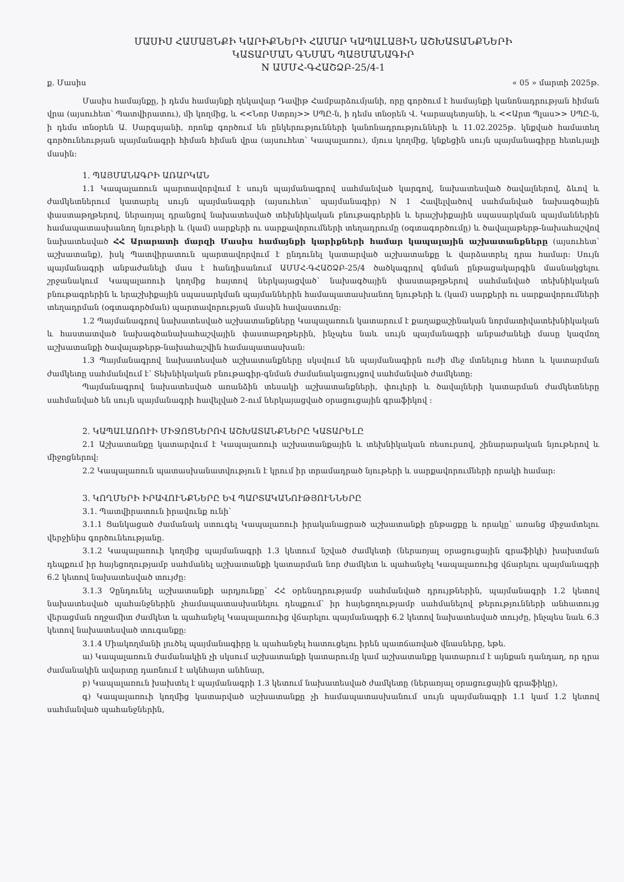ՄԱՍԻՍ ՀԱՄԱՅՆՔԻ ԿԱՐԻՔՆԵՐԻ ՀԱՄԱՐ ԿԱՊԱԼԱՅԻՆ ԱՇԽԱՏԱՆՔՆԵՐԻ
ԿԱՏԱՐՄԱՆ ԳՆՄԱՆ ՊԱՅՄԱՆԱԳԻՐ
N ԱՄՄՀ-ԳՀԱՇՁԲ-25/4-1
ք. Մասիս « 05 » մարտի 2025թ.
Մասիս համայնքը, ի դեմս համայնքի ղեկավար Դավիթ Համբարձումյանի, որը գործում է համայնքի կանոնադրության հիման վրա (այսուհետ՝ Պատվիրատու), մի կողմից, և <<Նոր Ստրոյ>> ՍՊԸ-ն, ի դեմս տնօրեն Վ. Կարապետյանի, և <<Արտ Պլաս>> ՍՊԸ-ն, ի դեմս տնօրեն Ա. Սարգսյանի, որոնք գործում են ընկերությունների կանոնադրությունների և 11.02.2025թ. կնքված համատեղ գործունեության պայմանագրի հիման հիման վրա (այսուհետ՝ Կապալառու), մյուս կողմից, կնքեցին սույն պայմանագիրը հետևյալի մասին:
1. ՊԱՅՄԱՆԱԳՐԻ ԱՌԱՐԿԱՆ
1.1 Կապալառուն պարտավորվում է սույն պայմանագրով սահմանված կարգով, նախատեսված ծավալներով, ձևով և ժամկետներում կատարել սույն պայմանագրի (այսուհետ՝ պայմանագիր) N 1 Հավելվածով սահմանված նախագծային փաստաթղթերով, ներառյալ դրանցով նախատեսված տեխնիկական բնութագրերին և երաշխիքային սպասարկման պայմաններին համապատասխանող նյութերի և (կամ) սարքերի ու սարքավորումների տեղադրումը (օգտագործումը) և ծավալաթերթ-նախահաշվով նախատեսված ՀՀ Արարատի մարզի Մասիս համայնքի կարիքների համար կապալային աշխատանքները (այսուհետ՝ աշխատանք), իսկ Պատվիրատուն պարտավորվում է ընդունել կատարված աշխատանքը և վարձատրել դրա համար: Սույն պայմանագրի անբաժանելի մաս է հանդիսանում ԱՄՄՀ-ԳՀԱՇՁԲ-25/4 ծածկագրով գնման ընթացակարգին մասնակցելու շրջանակում Կապալառուի կողմից հայտով ներկայացված՝ նախագծային փաստաթղթերով սահմանված տեխնիկական բնութագրերին և երաշխիքային սպասարկման պայմաններին համապատասխանող նյութերի և (կամ) սարքերի ու սարքավորումների տեղադրման (օգտագործման) պարտավորության մասին հավաստումը:
1.2 Պայմանագրով նախատեսված աշխատանքները Կապալառուն կատարում է քաղաքաշինական նորմատիվատեխնիկական և հաստատված նախագծանախահաշվային փաստաթղթերին, ինչպես նաև սույն պայմանագրի անբաժանելի մասը կազմող աշխատանքի ծավալաթերթ-նախահաշվին համապատասխան:
1.3 Պայմանագրով նախատեսված աշխատանքները սկսվում են պայմանագիրն ուժի մեջ մտնելուց հետո և կատարման ժամկետը սահմանվում է՝ Տեխնիկական բնութագիր-գնման ժամանակացույցով սահմանված ժամկետը:
Պայմանագրով նախատեսված առանձին տեսակի աշխատանքների, փուլերի և ծավալների կատարման ժամկետները սահմանված են սույն պայմանագրի հավելված 2-ում ներկայացված օրացուցային գրաֆիկով :
2. ԿԱՊԱԼԱՌՈՒԻ ՄԻՋՈՑՆԵՐՈՎ ԱՇԽԱՏԱՆՔՆԵՐԸ ԿԱՏԱՐԵԼԸ
2.1 Աշխատանքը կատարվում է Կապալառուի աշխատանքային և տեխնիկական ռեսուրսով, շինարարական նյութերով և միջոցներով:
2.2 Կապալառուն պատասխանատվություն է կրում իր տրամադրած նյութերի և սարքավորումների որակի համար:
3. ԿՈՂՄԵՐԻ ԻՐԱՎՈՒՆՔՆԵՐԸ ԵՎ ՊԱՐՏԱԿԱՆՈՒԹՅՈՒՆՆԵՐԸ
3.1. Պատվիրատուն իրավունք ունի՝
3.1.1 Ցանկացած ժամանակ ստուգել Կապալառուի իրականացրած աշխատանքի ընթացքը և որակը՝ առանց միջամտելու վերջինիս գործունեությանը.
3.1.2 Կապալառուի կողմից պայմանագրի 1.3 կետում նշված ժամկետի (ներառյալ օրացուցային գրաֆիկի) խախտման դեպքում իր հայեցողությամբ սահմանել աշխատանքի կատարման նոր ժամկետ և պահանջել Կապալառուից վճարելու պայմանագրի 6.2 կետով նախատեսված տույժը:
3.1.3 Չընդունել աշխատանքի արդյունքը՝ ՀՀ օրենսդրությամբ սահմանված դրույթներին, պայմանագրի 1.2 կետով նախատեսված պահանջներին չհամապատասխանելու դեպքում՝ իր հայեցողությամբ սահմանելով թերությունների անհատույց վերացման ողջամիտ ժամկետ և պահանջել Կապալառուից վճարելու պայմանագրի 6.2 կետով նախատեսված տույժը, ինչպես նաև 6.3 կետով նախատեսված տուգանքը:
3.1.4 Միակողմանի լուծել պայմանագիրը և պահանջել հատուցելու իրեն պատճառված վնասները, եթե.
ա) Կապալառուն ժամանակին չի սկսում աշխատանքի կատարումը կամ աշխատանքը կատարում է այնքան դանդաղ, որ դրա ժամանակին ավարտը դառնում է ակնհայտ անհնար,
բ) Կապալառուն խախտել է պայմանագրի 1.3 կետում նախատեսված ժամկետը (ներառյալ օրացուցային գրաֆիկը),
գ) Կապալառուի կողմից կատարված աշխատանքը չի համապատասխանում սույն պայմանագրի 1.1 կամ 1.2 կետով սահմանված պահանջներին,